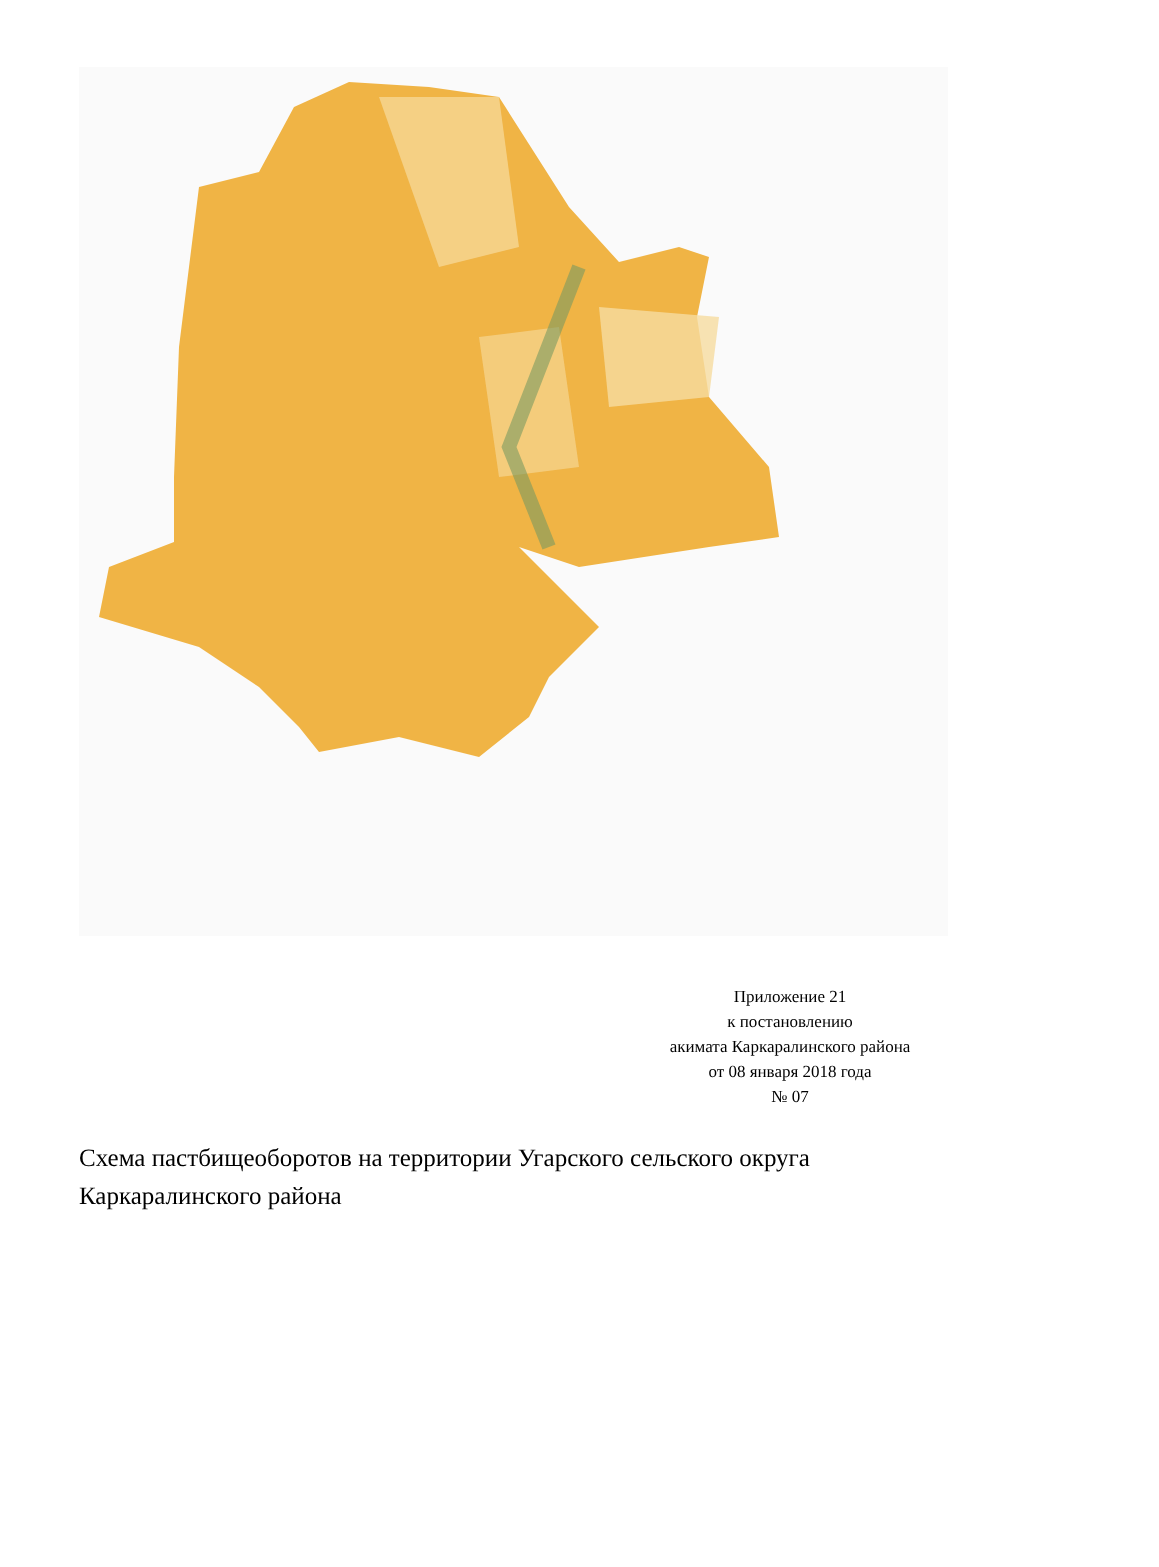Приложение 21
к постановлению
акимата Каркаралинского района
от 08 января 2018 года
№ 07
Схема пастбищеоборотов на территории Угарского сельского округа Каркаралинского района